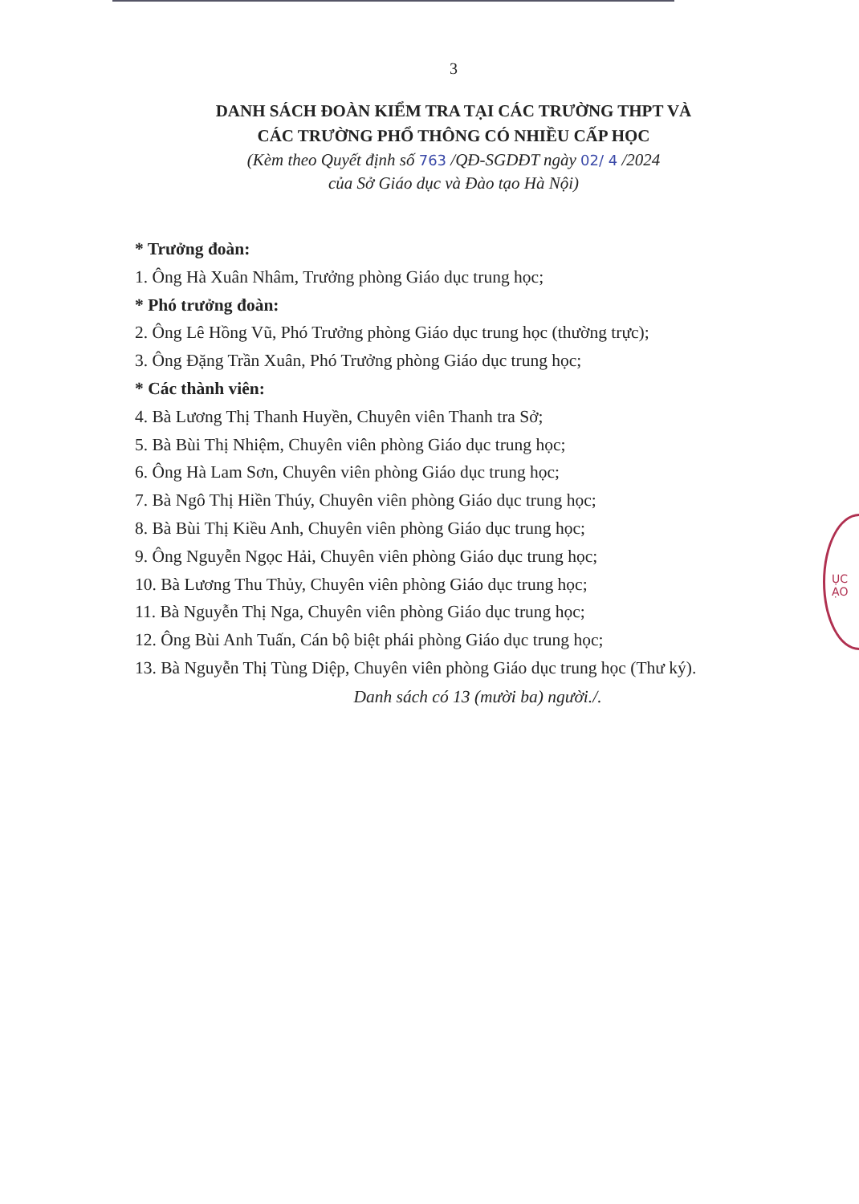3
DANH SÁCH ĐOÀN KIỂM TRA TẠI CÁC TRƯỜNG THPT VÀ
CÁC TRƯỜNG PHỔ THÔNG CÓ NHIỀU CẤP HỌC
(Kèm theo Quyết định số 763 /QĐ-SGDĐT ngày 02/ 4 /2024
của Sở Giáo dục và Đào tạo Hà Nội)
* Trưởng đoàn:
1. Ông Hà Xuân Nhâm, Trưởng phòng Giáo dục trung học;
* Phó trưởng đoàn:
2. Ông Lê Hồng Vũ, Phó Trưởng phòng Giáo dục trung học (thường trực);
3. Ông Đặng Trần Xuân, Phó Trưởng phòng Giáo dục trung học;
* Các thành viên:
4. Bà Lương Thị Thanh Huyền, Chuyên viên Thanh tra Sở;
5. Bà Bùi Thị Nhiệm, Chuyên viên phòng Giáo dục trung học;
6. Ông Hà Lam Sơn, Chuyên viên phòng Giáo dục trung học;
7. Bà Ngô Thị Hiền Thúy, Chuyên viên phòng Giáo dục trung học;
8. Bà Bùi Thị Kiều Anh, Chuyên viên phòng Giáo dục trung học;
9. Ông Nguyễn Ngọc Hải, Chuyên viên phòng Giáo dục trung học;
10. Bà Lương Thu Thủy, Chuyên viên phòng Giáo dục trung học;
11. Bà Nguyễn Thị Nga, Chuyên viên phòng Giáo dục trung học;
12. Ông Bùi Anh Tuấn, Cán bộ biệt phái phòng Giáo dục trung học;
13. Bà Nguyễn Thị Tùng Diệp, Chuyên viên phòng Giáo dục trung học (Thư ký).
Danh sách có 13 (mười ba) người./.
ỤC
ẠO